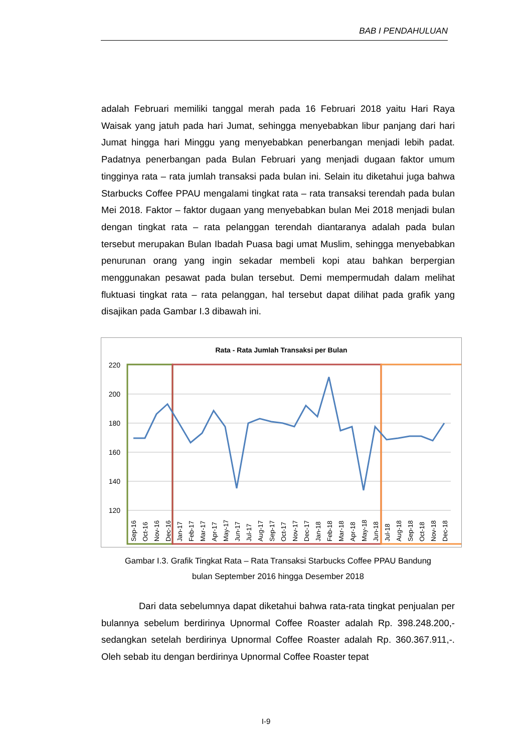BAB I PENDAHULUAN
adalah Februari memiliki tanggal merah pada 16 Februari 2018 yaitu Hari Raya Waisak yang jatuh pada hari Jumat, sehingga menyebabkan libur panjang dari hari Jumat hingga hari Minggu yang menyebabkan penerbangan menjadi lebih padat. Padatnya penerbangan pada Bulan Februari yang menjadi dugaan faktor umum tingginya rata – rata jumlah transaksi pada bulan ini. Selain itu diketahui juga bahwa Starbucks Coffee PPAU mengalami tingkat rata – rata transaksi terendah pada bulan Mei 2018. Faktor – faktor dugaan yang menyebabkan bulan Mei 2018 menjadi bulan dengan tingkat rata – rata pelanggan terendah diantaranya adalah pada bulan tersebut merupakan Bulan Ibadah Puasa bagi umat Muslim, sehingga menyebabkan penurunan orang yang ingin sekadar membeli kopi atau bahkan berpergian menggunakan pesawat pada bulan tersebut. Demi mempermudah dalam melihat fluktuasi tingkat rata – rata pelanggan, hal tersebut dapat dilihat pada grafik yang disajikan pada Gambar I.3 dibawah ini.
Rata - Rata Jumlah Transaksi per Bulan
220
200
180
160
140
120
Sep-16
Oct-16
Nov-16
Dec-16
Jan-17
Feb-17
Mar-17
Apr-17
May-17
Jun-17
Jul-17
Aug-17
Sep-17
Oct-17
Nov-17
Dec-17
Jan-18
Feb-18
Mar-18
Apr-18
May-18
Jun-18
Jul-18
Aug-18
Sep-18
Oct-18
Nov-18
Dec-18
Gambar I.3. Grafik Tingkat Rata – Rata Transaksi Starbucks Coffee PPAU Bandung
bulan September 2016 hingga Desember 2018
Dari data sebelumnya dapat diketahui bahwa rata-rata tingkat penjualan per bulannya sebelum berdirinya Upnormal Coffee Roaster adalah Rp. 398.248.200,- sedangkan setelah berdirinya Upnormal Coffee Roaster adalah Rp. 360.367.911,-. Oleh sebab itu dengan berdirinya Upnormal Coffee Roaster tepat
I-9